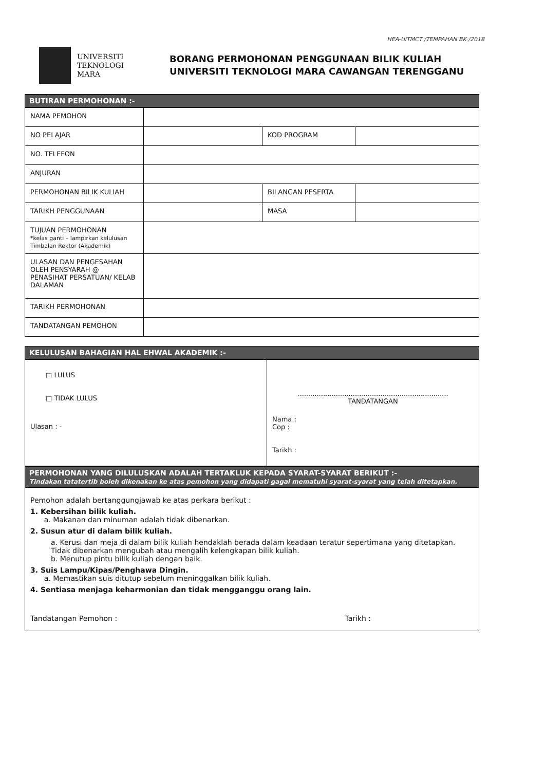HEA-UiTMCT /TEMPAHAN BK /2018
UNIVERSITI
TEKNOLOGI
MARA
BORANG PERMOHONAN PENGGUNAAN BILIK KULIAH
UNIVERSITI TEKNOLOGI MARA CAWANGAN TERENGGANU
BUTIRAN PERMOHONAN :-
| NAMA PEMOHON | | | |
| NO PELAJAR | | KOD PROGRAM | |
| NO. TELEFON | | | |
| ANJURAN | | | |
| PERMOHONAN BILIK KULIAH | | BILANGAN PESERTA | |
| TARIKH PENGGUNAAN | | MASA | |
| TUJUAN PERMOHONAN *kelas ganti – lampirkan kelulusan Timbalan Rektor (Akademik) | | | |
| ULASAN DAN PENGESAHAN OLEH PENSYARAH @ PENASIHAT PERSATUAN/ KELAB DALAMAN | | | |
| TARIKH PERMOHONAN | | | |
| TANDATANGAN PEMOHON | | | |
KELULUSAN BAHAGIAN HAL EHWAL AKADEMIK :-
| □ LULUS □ TIDAK LULUS Ulasan : - | ....................................................................... TANDATANGAN Nama : Cop : Tarikh : |
PERMOHONAN YANG DILULUSKAN ADALAH TERTAKLUK KEPADA SYARAT-SYARAT BERIKUT :-
Tindakan tatatertib boleh dikenakan ke atas pemohon yang didapati gagal mematuhi syarat-syarat yang telah ditetapkan.
Pemohon adalah bertanggungjawab ke atas perkara berikut :
1. Kebersihan bilik kuliah.
a. Makanan dan minuman adalah tidak dibenarkan.
2. Susun atur di dalam bilik kuliah.
a. Kerusi dan meja di dalam bilik kuliah hendaklah berada dalam keadaan teratur sepertimana yang ditetapkan. Tidak dibenarkan mengubah atau mengalih kelengkapan bilik kuliah.
b. Menutup pintu bilik kuliah dengan baik.
3. Suis Lampu/Kipas/Penghawa Dingin.
a. Memastikan suis ditutup sebelum meninggalkan bilik kuliah.
4. Sentiasa menjaga keharmonian dan tidak mengganggu orang lain.
Tandatangan Pemohon : Tarikh :